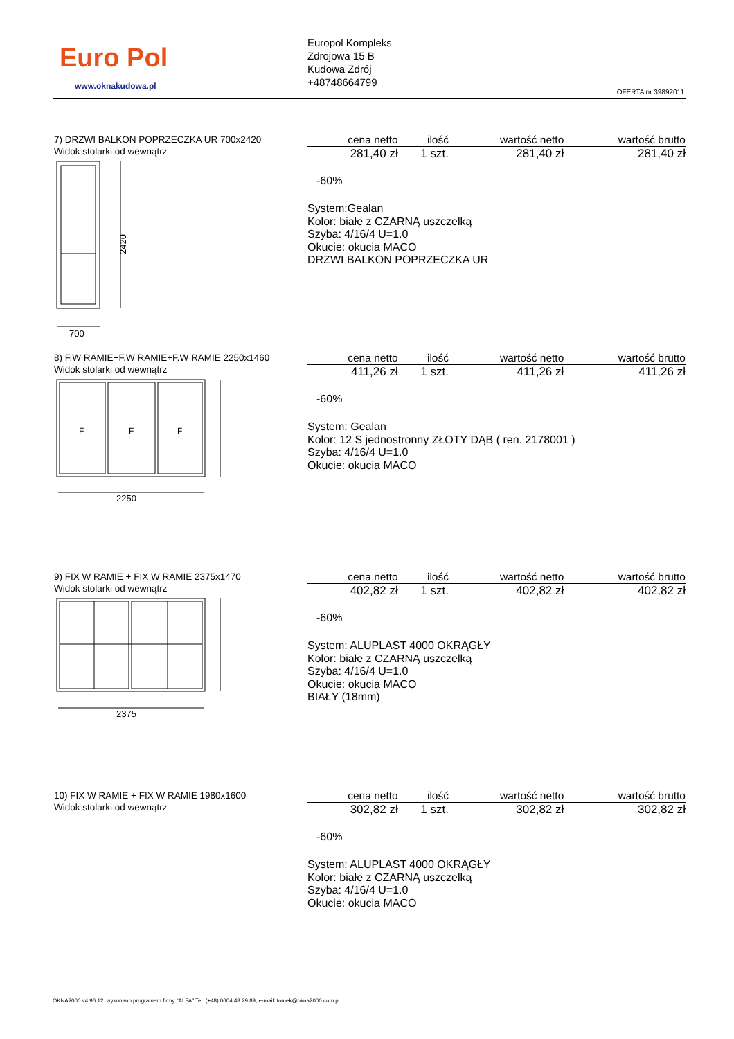Euro Pol
www.oknakudowa.pl
Europol Kompleks
Zdrojowa 15 B
Kudowa Zdrój
+48748664799
OFERTA nr 39892011
7) DRZWI BALKON POPRZECZKA UR 700x2420
Widok stolarki od wewnątrz
2420
700
| cena netto | ilość | wartość netto | wartość brutto |
| --- | --- | --- | --- |
| 281,40 zł | 1 szt. | 281,40 zł | 281,40 zł |
-60%
System:Gealan
Kolor: białe z CZARNĄ uszczelką
Szyba: 4/16/4 U=1.0
Okucie: okucia MACO
DRZWI BALKON POPRZECZKA UR
8) F.W RAMIE+F.W RAMIE+F.W RAMIE 2250x1460
Widok stolarki od wewnątrz
F
F
F
2250
| cena netto | ilość | wartość netto | wartość brutto |
| --- | --- | --- | --- |
| 411,26 zł | 1 szt. | 411,26 zł | 411,26 zł |
-60%
System: Gealan
Kolor: 12 S jednostronny ZŁOTY DĄB ( ren. 2178001 )
Szyba: 4/16/4 U=1.0
Okucie: okucia MACO
9) FIX W RAMIE + FIX W RAMIE 2375x1470
Widok stolarki od wewnątrz
2375
| cena netto | ilość | wartość netto | wartość brutto |
| --- | --- | --- | --- |
| 402,82 zł | 1 szt. | 402,82 zł | 402,82 zł |
-60%
System: ALUPLAST 4000 OKRĄGŁY
Kolor: białe z CZARNĄ uszczelką
Szyba: 4/16/4 U=1.0
Okucie: okucia MACO
BIAŁY (18mm)
10) FIX W RAMIE + FIX W RAMIE 1980x1600
Widok stolarki od wewnątrz
| cena netto | ilość | wartość netto | wartość brutto |
| --- | --- | --- | --- |
| 302,82 zł | 1 szt. | 302,82 zł | 302,82 zł |
-60%
System: ALUPLAST 4000 OKRĄGŁY
Kolor: białe z CZARNĄ uszczelką
Szyba: 4/16/4 U=1.0
Okucie: okucia MACO
OKNA2000 v4.96.12. wykonano programem firmy "ALFA" Tel. (+48) 0604 48 29 89, e-mail: tomek@okna2000.com.pl